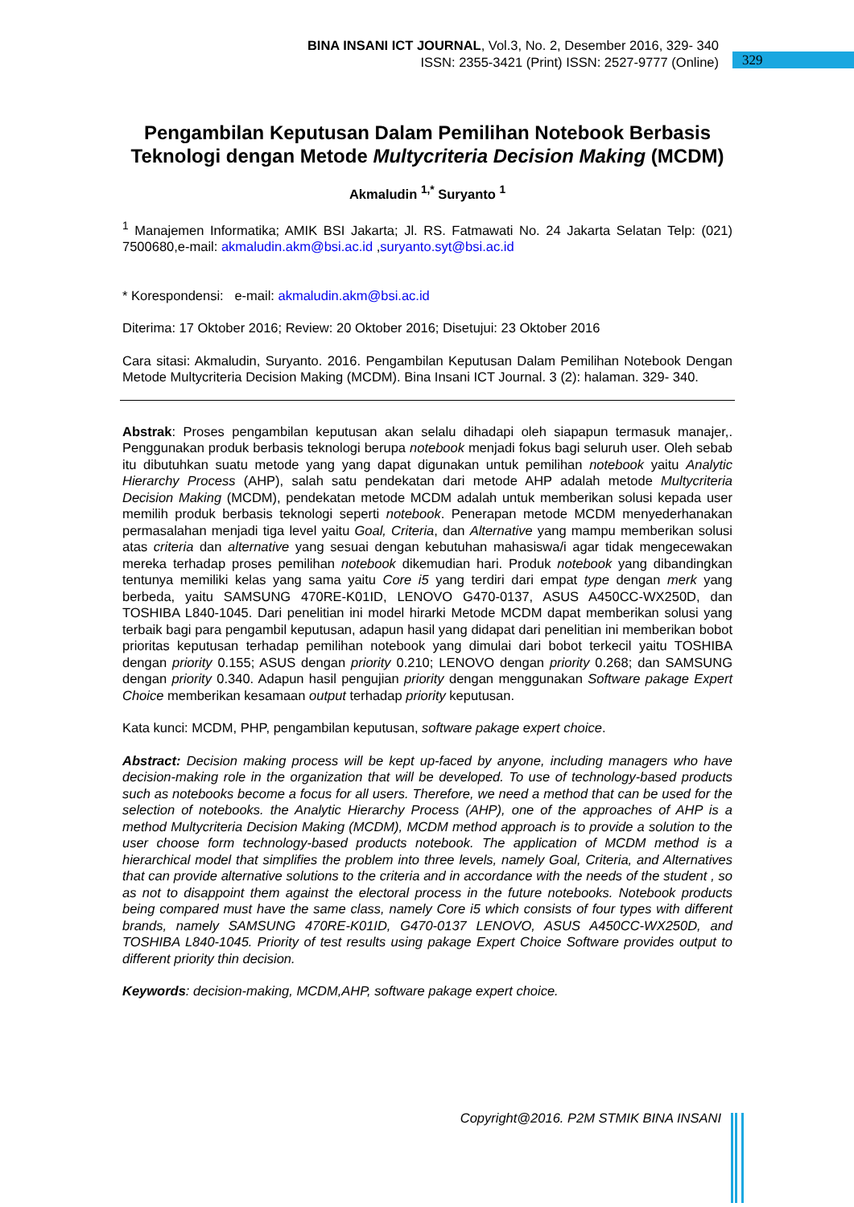BINA INSANI ICT JOURNAL, Vol.3, No. 2, Desember 2016, 329- 340
ISSN: 2355-3421 (Print) ISSN: 2527-9777 (Online)
329
Pengambilan Keputusan Dalam Pemilihan Notebook Berbasis Teknologi dengan Metode Multycriteria Decision Making (MCDM)
Akmaludin <sup>1,*</sup> Suryanto <sup>1</sup>
<sup>1</sup> Manajemen Informatika; AMIK BSI Jakarta; Jl. RS. Fatmawati No. 24 Jakarta Selatan Telp: (021) 7500680,e-mail: akmaludin.akm@bsi.ac.id ,suryanto.syt@bsi.ac.id
* Korespondensi: e-mail: akmaludin.akm@bsi.ac.id
Diterima: 17 Oktober 2016; Review: 20 Oktober 2016; Disetujui: 23 Oktober 2016
Cara sitasi: Akmaludin, Suryanto. 2016. Pengambilan Keputusan Dalam Pemilihan Notebook Dengan Metode Multycriteria Decision Making (MCDM). Bina Insani ICT Journal. 3 (2): halaman. 329- 340.
Abstrak: Proses pengambilan keputusan akan selalu dihadapi oleh siapapun termasuk manajer,. Penggunakan produk berbasis teknologi berupa notebook menjadi fokus bagi seluruh user. Oleh sebab itu dibutuhkan suatu metode yang yang dapat digunakan untuk pemilihan notebook yaitu Analytic Hierarchy Process (AHP), salah satu pendekatan dari metode AHP adalah metode Multycriteria Decision Making (MCDM), pendekatan metode MCDM adalah untuk memberikan solusi kepada user memilih produk berbasis teknologi seperti notebook. Penerapan metode MCDM menyederhanakan permasalahan menjadi tiga level yaitu Goal, Criteria, dan Alternative yang mampu memberikan solusi atas criteria dan alternative yang sesuai dengan kebutuhan mahasiswa/i agar tidak mengecewakan mereka terhadap proses pemilihan notebook dikemudian hari. Produk notebook yang dibandingkan tentunya memiliki kelas yang sama yaitu Core i5 yang terdiri dari empat type dengan merk yang berbeda, yaitu SAMSUNG 470RE-K01ID, LENOVO G470-0137, ASUS A450CC-WX250D, dan TOSHIBA L840-1045. Dari penelitian ini model hirarki Metode MCDM dapat memberikan solusi yang terbaik bagi para pengambil keputusan, adapun hasil yang didapat dari penelitian ini memberikan bobot prioritas keputusan terhadap pemilihan notebook yang dimulai dari bobot terkecil yaitu TOSHIBA dengan priority 0.155; ASUS dengan priority 0.210; LENOVO dengan priority 0.268; dan SAMSUNG dengan priority 0.340. Adapun hasil pengujian priority dengan menggunakan Software pakage Expert Choice memberikan kesamaan output terhadap priority keputusan.
Kata kunci: MCDM, PHP, pengambilan keputusan, software pakage expert choice.
Abstract: Decision making process will be kept up-faced by anyone, including managers who have decision-making role in the organization that will be developed. To use of technology-based products such as notebooks become a focus for all users. Therefore, we need a method that can be used for the selection of notebooks. the Analytic Hierarchy Process (AHP), one of the approaches of AHP is a method Multycriteria Decision Making (MCDM), MCDM method approach is to provide a solution to the user choose form technology-based products notebook. The application of MCDM method is a hierarchical model that simplifies the problem into three levels, namely Goal, Criteria, and Alternatives that can provide alternative solutions to the criteria and in accordance with the needs of the student , so as not to disappoint them against the electoral process in the future notebooks. Notebook products being compared must have the same class, namely Core i5 which consists of four types with different brands, namely SAMSUNG 470RE-K01ID, G470-0137 LENOVO, ASUS A450CC-WX250D, and TOSHIBA L840-1045. Priority of test results using pakage Expert Choice Software provides output to different priority thin decision.
Keywords: decision-making, MCDM,AHP, software pakage expert choice.
Copyright@2016. P2M STMIK BINA INSANI